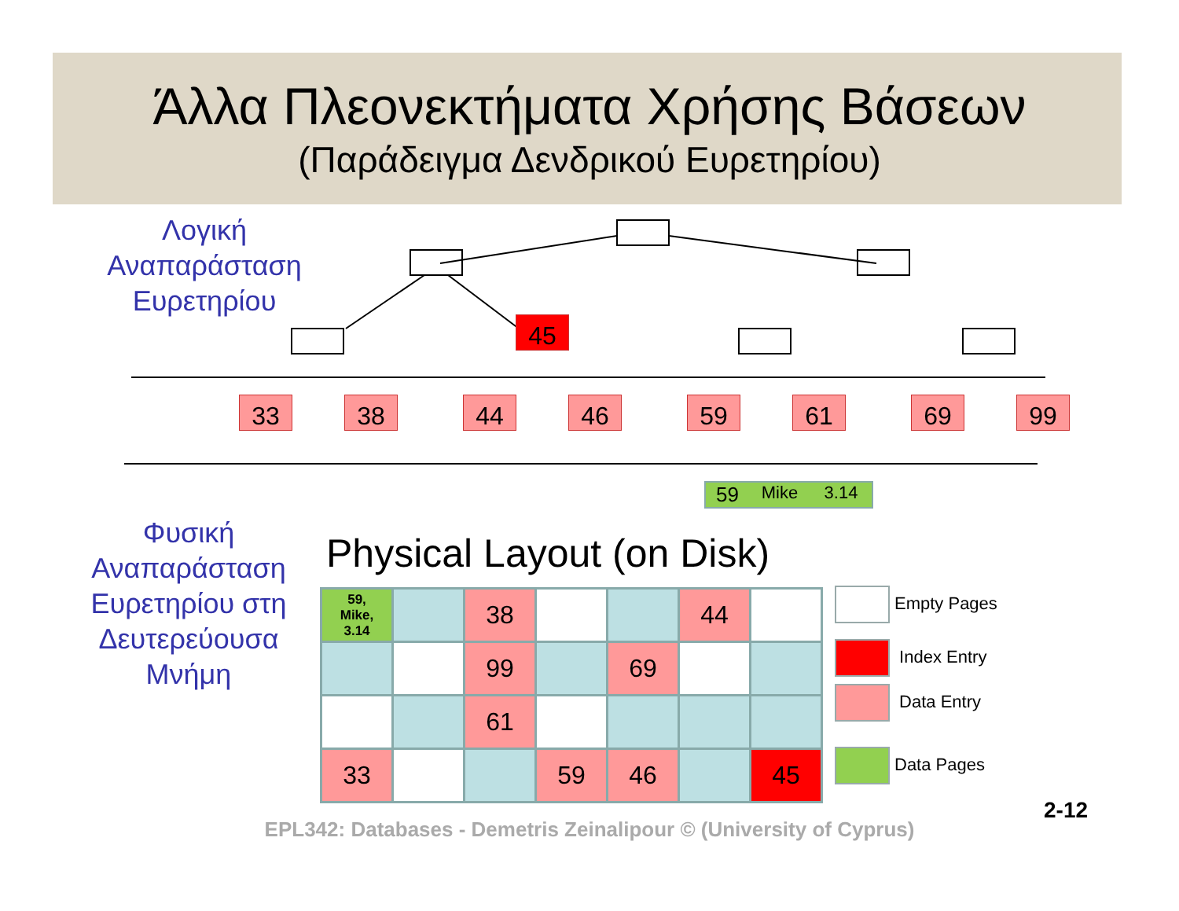Άλλα Πλεονεκτήματα Χρήσης Βάσεων
(Παράδειγμα Δενδρικού Ευρετηρίου)
Λογική
Αναπαράσταση
Ευρετηρίου
45
33 38 44 46 59 61 69 99
59 Mike 3.14
Φυσική
Αναπαράσταση
Ευρετηρίου στη
Δευτερεύουσα
Μνήμη
Physical Layout (on Disk)
59,
Mike,
3.14
38
44
99
69
61
33
59
46
45
Empty Pages
Index Entry
Data Entry
Data Pages
EPL342: Databases - Demetris Zeinalipour © (University of Cyprus)
2-12